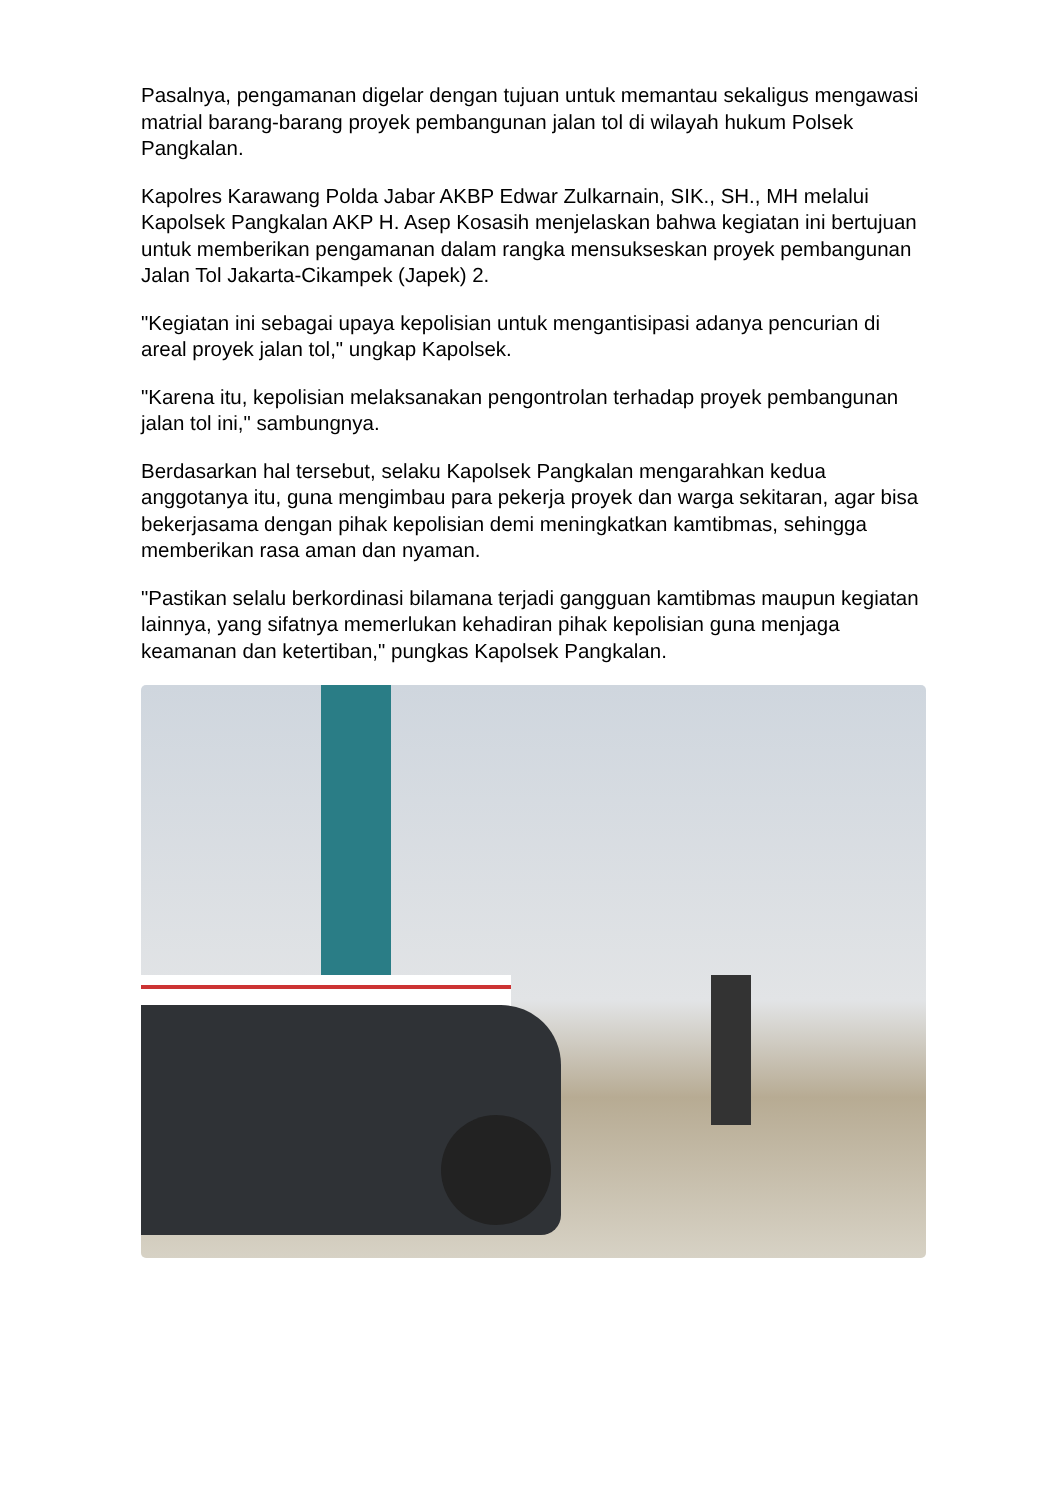Pasalnya, pengamanan digelar dengan tujuan untuk memantau sekaligus mengawasi matrial barang-barang proyek pembangunan jalan tol di wilayah hukum Polsek Pangkalan.
Kapolres Karawang Polda Jabar AKBP Edwar Zulkarnain, SIK., SH., MH melalui Kapolsek Pangkalan AKP H. Asep Kosasih menjelaskan bahwa kegiatan ini bertujuan untuk memberikan pengamanan dalam rangka mensukseskan proyek pembangunan Jalan Tol Jakarta-Cikampek (Japek) 2.
"Kegiatan ini sebagai upaya kepolisian untuk mengantisipasi adanya pencurian di areal proyek jalan tol," ungkap Kapolsek.
"Karena itu, kepolisian melaksanakan pengontrolan terhadap proyek pembangunan jalan tol ini," sambungnya.
Berdasarkan hal tersebut, selaku Kapolsek Pangkalan mengarahkan kedua anggotanya itu, guna mengimbau para pekerja proyek dan warga sekitaran, agar bisa bekerjasama dengan pihak kepolisian demi meningkatkan kamtibmas, sehingga memberikan rasa aman dan nyaman.
"Pastikan selalu berkordinasi bilamana terjadi gangguan kamtibmas maupun kegiatan lainnya, yang sifatnya memerlukan kehadiran pihak kepolisian guna menjaga keamanan dan ketertiban," pungkas Kapolsek Pangkalan.